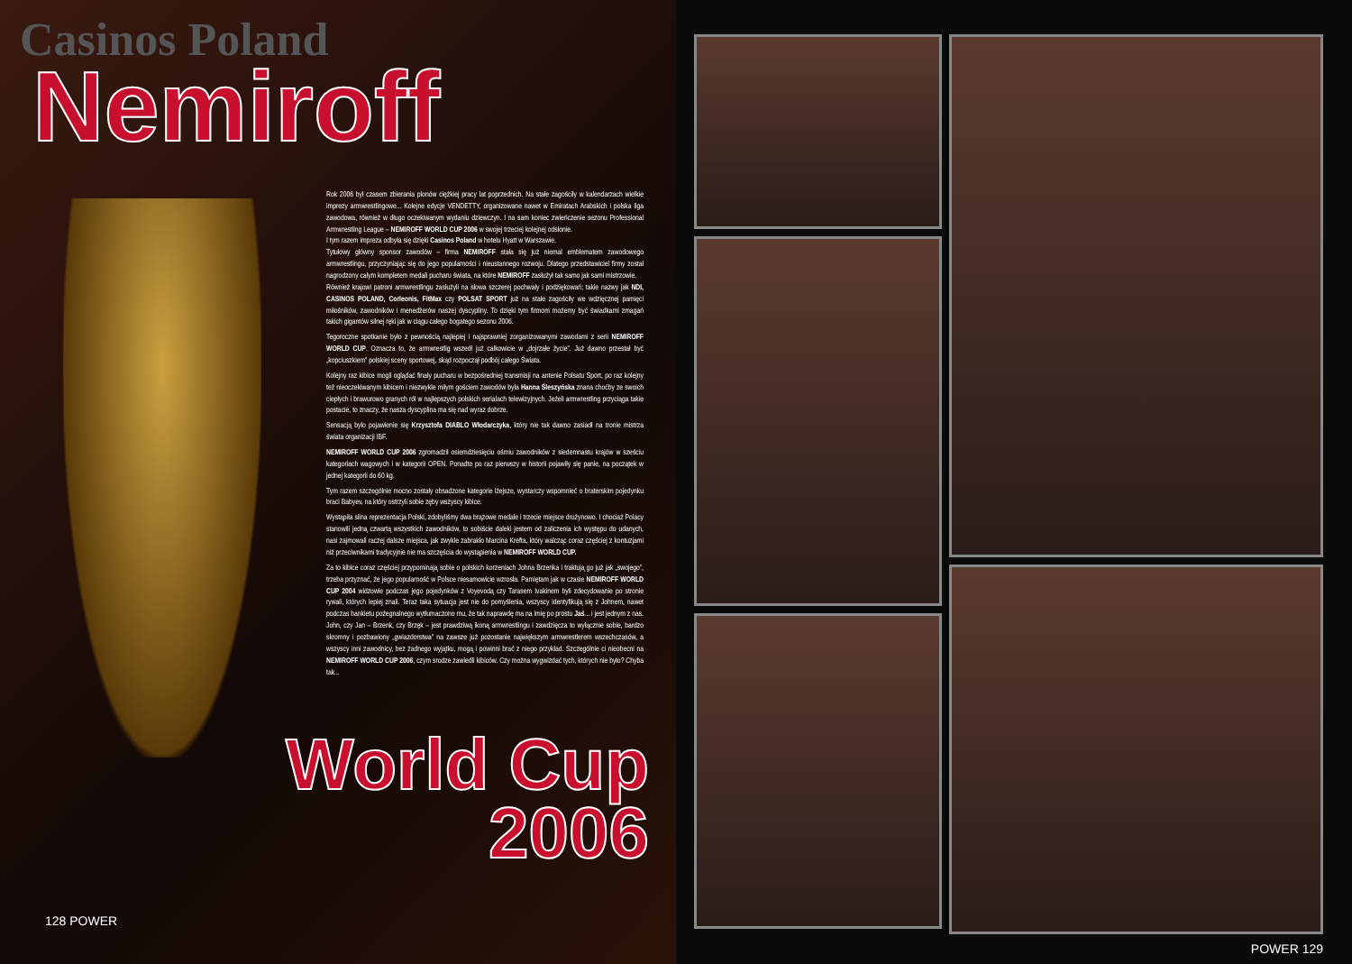Casinos Poland
Nemiroff
Rok 2006 był czasem zbierania plonów ciężkiej pracy lat poprzednich. Na stałe zagościły w kalendarzach wielkie imprezy armwrestlingowe... Kolejne edycje VENDETTY, organizowane nawet w Emiratach Arabskich i polska liga zawodowa, również w długo oczekiwanym wydaniu dziewczyn. I na sam koniec zwieńczenie sezonu Professional Armwrestling League – NEMIROFF WORLD CUP 2006 w swojej trzeciej kolejnej odsłonie.
I tym razem impreza odbyła się dzięki Casinos Poland w hotelu Hyatt w Warszawie.
Tytułowy główny sponsor zawodów – firma NEMIROFF stała się już niemal emblematem zawodowego armwrestlingu, przyczyniając się do jego popularności i nieustannego rozwoju. Dlatego przedstawiciel firmy został nagrodzony całym kompletem medali pucharu świata, na które NEMIROFF zasłużył tak samo jak sami mistrzowie.
Również krajowi patroni armwrestlingu zasłużyli na słowa szczerej pochwały i podziękowań; takie nazwy jak NDI, CASINOS POLAND, Corleonis, FitMax czy POLSAT SPORT już na stałe zagościły we wdzięcznej pamięci miłośników, zawodników i menedżerów naszej dyscypliny. To dzięki tym firmom możemy być świadkami zmagań takich gigantów silnej ręki jak w ciągu całego bogatego sezonu 2006.
Tegoroczne spotkanie było z pewnością najlepiej i najsprawniej zorganizowanymi zawodami z serii NEMIROFF WORLD CUP. Oznacza to, że armwrestlig wszedł już całkowicie w „dojrzałe życie”. Już dawno przestał być „kopciuszkiem” polskiej sceny sportowej, skąd rozpoczął podbój całego Świata.
Kolejny raz kibice mogli oglądać finały pucharu w bezpośredniej transmisji na antenie Polsatu Sport, po raz kolejny też nieoczekiwanym kibicem i niezwykle miłym gościem zawodów była Hanna Śleszyńska znana choćby ze swoich ciepłych i brawurowo granych ról w najlepszych polskich serialach telewizyjnych. Jeżeli armwrestling przyciąga takie postacie, to znaczy, że nasza dyscyplina ma się nad wyraz dobrze.
Sensacją było pojawienie się Krzysztofa DIABLO Włodarczyka, który nie tak dawno zasiadł na tronie mistrza świata organizacji IBF.
NEMIROFF WORLD CUP 2006 zgromadził osiemdziesięciu ośmiu zawodników z siedemnastu krajów w sześciu kategoriach wagowych i w kategorii OPEN. Ponadto po raz pierwszy w historii pojawiły się panie, na początek w jednej kategorii do 60 kg.
Tym razem szczególnie mocno zostały obsadzone kategorie lżejsze, wystarczy wspomnieć o braterskim pojedynku braci Babyev, na który ostrzyli sobie zęby wszyscy kibice.
Wystąpiła silna reprezentacja Polski, zdobyliśmy dwa brązowe medale i trzecie miejsce drużynowo. I chociaż Polacy stanowili jedną czwartą wszystkich zawodników, to sobiście daleki jestem od zaliczenia ich występu do udanych, nasi zajmowali raczej dalsze miejsca, jak zwykle zabrakło Marcina Krefta, który walcząc coraz częściej z kontuzjami niż przeciwnikami tradycyjnie nie ma szczęścia do wystąpienia w NEMIROFF WORLD CUP.
Za to kibice coraz częściej przypominają sobie o polskich korzeniach Johna Brzenka i traktują go już jak „swojego”, trzeba przyznać, że jego popularność w Polsce niesamowicie wzrosła. Pamiętam jak w czasie NEMIROFF WORLD CUP 2004 widzowie podczas jego pojedynków z Voyevodą czy Tarasem Ivakinem byli zdecydowanie po stronie rywali, których lepiej znali. Teraz taka sytuacja jest nie do pomyślenia, wszyscy identyfikują się z Johnem, nawet podczas bankietu pożegnalnego wytłumaczono mu, że tak naprawdę ma na imię po prostu Jaś... i jest jednym z nas. John, czy Jan – Brzenk, czy Brzęk – jest prawdziwą ikoną armwrestlingu i zawdzięcza to wyłącznie sobie, bardzo skromny i pozbawiony „gwiazdorstwa” na zawsze już pozostanie największym armwrestlerem wszechczasów, a wszyscy inni zawodnicy, bez żadnego wyjątku, mogą i powinni brać z niego przykład. Szczególnie ci nieobecni na NEMIROFF WORLD CUP 2006, czym srodze zawiedli kibiców. Czy można wygwizdać tych, których nie było? Chyba tak...
World Cup
2006
128 POWER
POWER 129